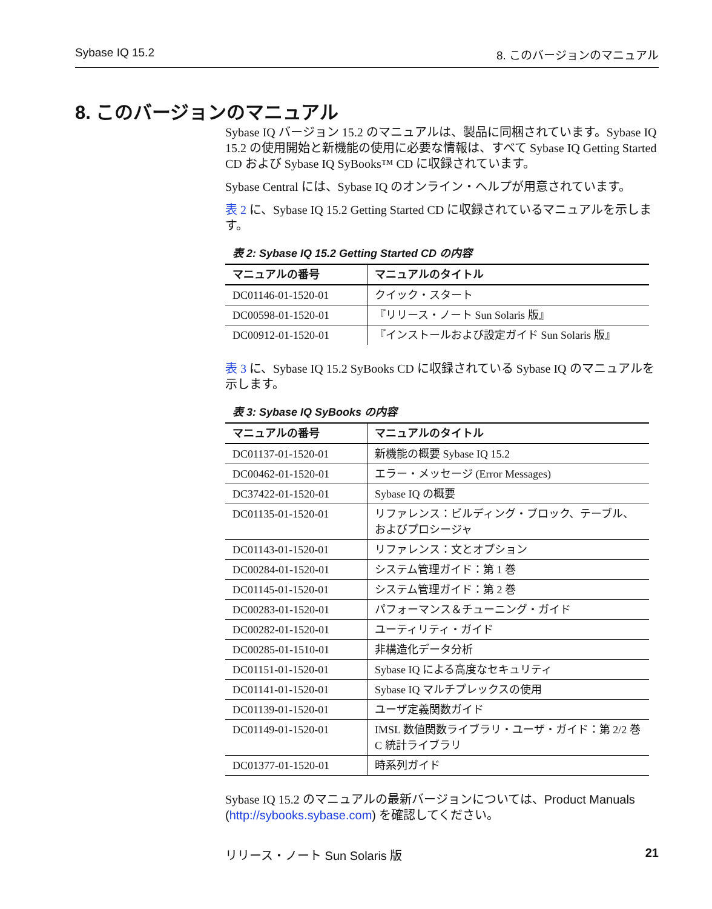Sybase IQ 15.2 8. このバージョンのマニュアル
8. このバージョンのマニュアル
Sybase IQ バージョン 15.2 のマニュアルは、製品に同梱されています。Sybase IQ 15.2 の使用開始と新機能の使用に必要な情報は、すべて Sybase IQ Getting Started CD および Sybase IQ SyBooks™ CD に収録されています。
Sybase Central には、Sybase IQ のオンライン・ヘルプが用意されています。
表 2 に、Sybase IQ 15.2 Getting Started CD に収録されているマニュアルを示します。
表 2: Sybase IQ 15.2 Getting Started CD の内容
| マニュアルの番号 | マニュアルのタイトル |
| --- | --- |
| DC01146-01-1520-01 | クイック・スタート |
| DC00598-01-1520-01 | 『リリース・ノート Sun Solaris 版』 |
| DC00912-01-1520-01 | 『インストールおよび設定ガイド Sun Solaris 版』 |
表 3 に、Sybase IQ 15.2 SyBooks CD に収録されている Sybase IQ のマニュアルを示します。
表 3: Sybase IQ SyBooks の内容
| マニュアルの番号 | マニュアルのタイトル |
| --- | --- |
| DC01137-01-1520-01 | 新機能の概要 Sybase IQ 15.2 |
| DC00462-01-1520-01 | エラー・メッセージ (Error Messages) |
| DC37422-01-1520-01 | Sybase IQ の概要 |
| DC01135-01-1520-01 | リファレンス：ビルディング・ブロック、テーブル、およびプロシージャ |
| DC01143-01-1520-01 | リファレンス：文とオプション |
| DC00284-01-1520-01 | システム管理ガイド：第 1 巻 |
| DC01145-01-1520-01 | システム管理ガイド：第 2 巻 |
| DC00283-01-1520-01 | パフォーマンス＆チューニング・ガイド |
| DC00282-01-1520-01 | ユーティリティ・ガイド |
| DC00285-01-1510-01 | 非構造化データ分析 |
| DC01151-01-1520-01 | Sybase IQ による高度なセキュリティ |
| DC01141-01-1520-01 | Sybase IQ マルチプレックスの使用 |
| DC01139-01-1520-01 | ユーザ定義関数ガイド |
| DC01149-01-1520-01 | IMSL 数値関数ライブラリ・ユーザ・ガイド：第 2/2 巻 C 統計ライブラリ |
| DC01377-01-1520-01 | 時系列ガイド |
Sybase IQ 15.2 のマニュアルの最新バージョンについては、Product Manuals (http://sybooks.sybase.com) を確認してください。
リリース・ノート Sun Solaris 版 21